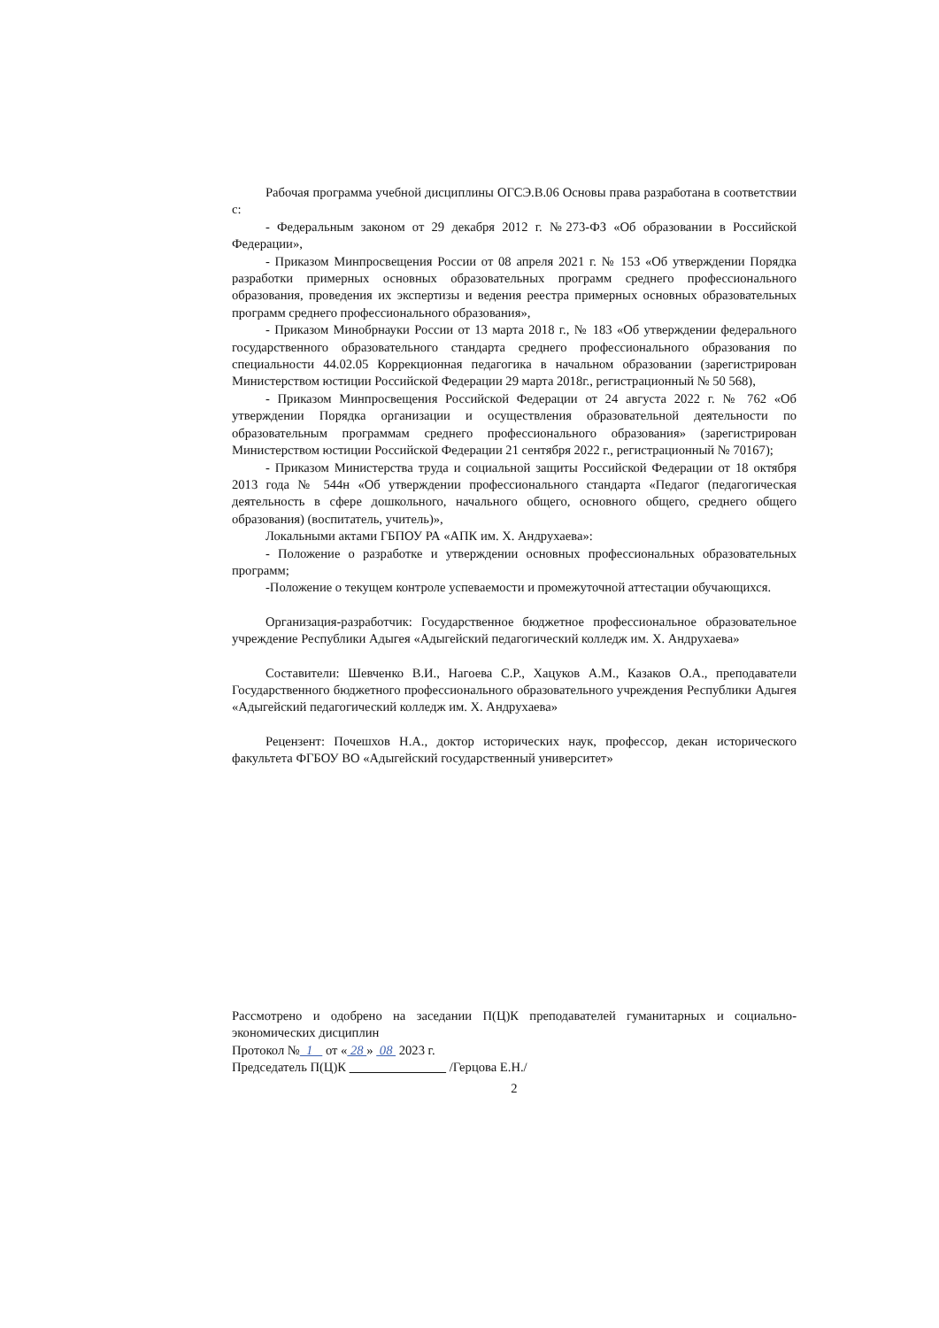Рабочая программа учебной дисциплины ОГСЭ.В.06 Основы права разработана в соответствии с:
- Федеральным законом от 29 декабря 2012 г. №273-ФЗ «Об образовании в Российской Федерации»,
- Приказом Минпросвещения России от 08 апреля 2021 г. № 153 «Об утверждении Порядка разработки примерных основных образовательных программ среднего профессионального образования, проведения их экспертизы и ведения реестра примерных основных образовательных программ среднего профессионального образования»,
- Приказом Минобрнауки России от 13 марта 2018 г., № 183 «Об утверждении федерального государственного образовательного стандарта среднего профессионального образования по специальности 44.02.05 Коррекционная педагогика в начальном образовании (зарегистрирован Министерством юстиции Российской Федерации 29 марта 2018г., регистрационный № 50 568),
- Приказом Минпросвещения Российской Федерации от 24 августа 2022 г. № 762 «Об утверждении Порядка организации и осуществления образовательной деятельности по образовательным программам среднего профессионального образования» (зарегистрирован Министерством юстиции Российской Федерации 21 сентября 2022 г., регистрационный № 70167);
- Приказом Министерства труда и социальной защиты Российской Федерации от 18 октября 2013 года № 544н «Об утверждении профессионального стандарта «Педагог (педагогическая деятельность в сфере дошкольного, начального общего, основного общего, среднего общего образования) (воспитатель, учитель)»,
Локальными актами ГБПОУ РА «АПК им. Х. Андрухаева»:
- Положение о разработке и утверждении основных профессиональных образовательных программ;
-Положение о текущем контроле успеваемости и промежуточной аттестации обучающихся.
Организация-разработчик: Государственное бюджетное профессиональное образовательное учреждение Республики Адыгея «Адыгейский педагогический колледж им. Х. Андрухаева»
Составители: Шевченко В.И., Нагоева С.Р., Хацуков А.М., Казаков О.А., преподаватели Государственного бюджетного профессионального образовательного учреждения Республики Адыгея «Адыгейский педагогический колледж им. Х. Андрухаева»
Рецензент: Почешхов Н.А., доктор исторических наук, профессор, декан исторического факультета ФГБОУ ВО «Адыгейский государственный университет»
Рассмотрено и одобрено на заседании П(Ц)К преподавателей гуманитарных и социально-экономических дисциплин
Протокол № 1 от « 28 » 08 2023 г.
Председатель П(Ц)К /Герцова Е.Н./
2